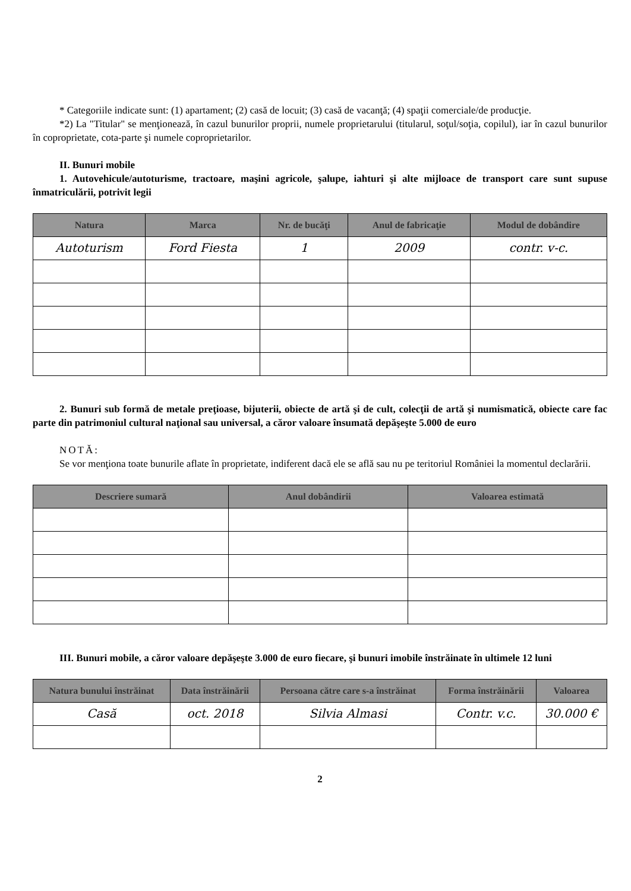* Categoriile indicate sunt: (1) apartament; (2) casă de locuit; (3) casă de vacanţă; (4) spaţii comerciale/de producţie.
*2) La "Titular" se menţionează, în cazul bunurilor proprii, numele proprietarului (titularul, soţul/soţia, copilul), iar în cazul bunurilor în coproprietate, cota-parte şi numele coproprietarilor.
II. Bunuri mobile
1. Autovehicule/autoturisme, tractoare, maşini agricole, şalupe, iahturi şi alte mijloace de transport care sunt supuse înmatriculării, potrivit legii
| Natura | Marca | Nr. de bucăţi | Anul de fabricaţie | Modul de dobândire |
| --- | --- | --- | --- | --- |
| Autoturism | Ford Fiesta | 1 | 2009 | contr. v-c. |
2. Bunuri sub formă de metale preţioase, bijuterii, obiecte de artă şi de cult, colecţii de artă şi numismatică, obiecte care fac parte din patrimoniul cultural naţional sau universal, a căror valoare însumată depăşeşte 5.000 de euro
NOTĂ:
Se vor menţiona toate bunurile aflate în proprietate, indiferent dacă ele se află sau nu pe teritoriul României la momentul declarării.
| Descriere sumară | Anul dobândirii | Valoarea estimată |
| --- | --- | --- |
III. Bunuri mobile, a căror valoare depăşeşte 3.000 de euro fiecare, şi bunuri imobile înstrăinate în ultimele 12 luni
| Natura bunului înstrăinat | Data înstrăinării | Persoana către care s-a înstrăinat | Forma înstrăinării | Valoarea |
| --- | --- | --- | --- | --- |
| Casă | oct. 2018 | Silvia Almasi | Contr. v.c. | 30.000 € |
2